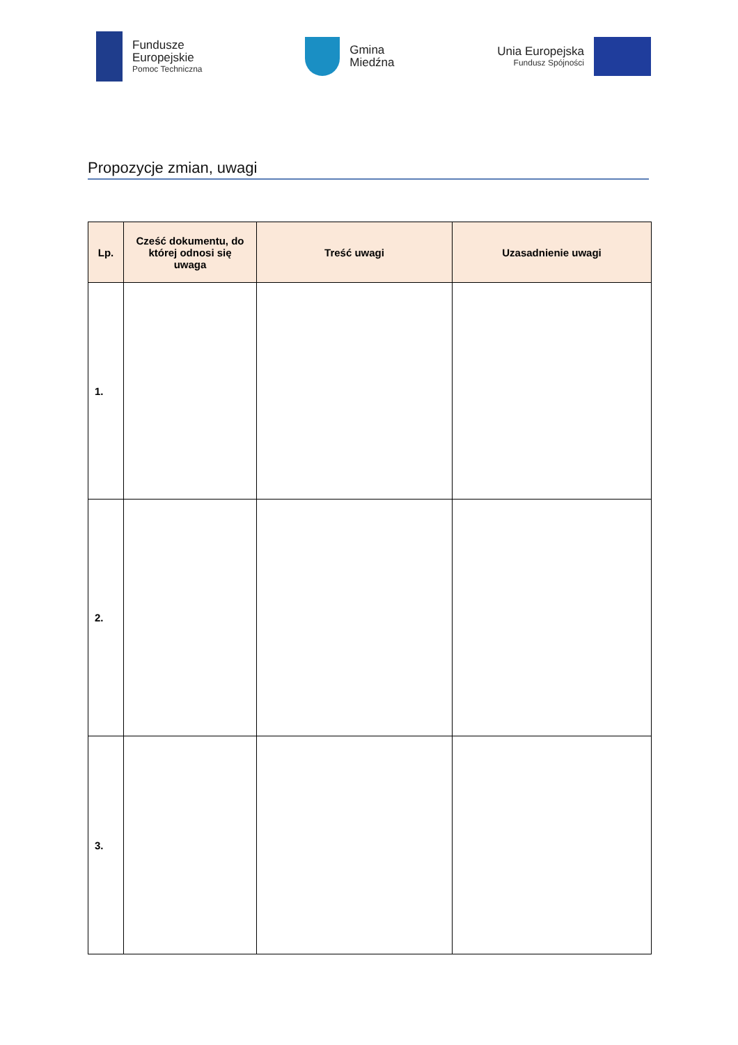Fundusze
Europejskie
Pomoc Techniczna
Gmina
Miedźna
Unia Europejska
Fundusz Spójności
Propozycje zmian, uwagi
| Lp. | Cześć dokumentu, do której odnosi się uwaga | Treść uwagi | Uzasadnienie uwagi |
| --- | --- | --- | --- |
| 1. | | | |
| 2. | | | |
| 3. | | | |